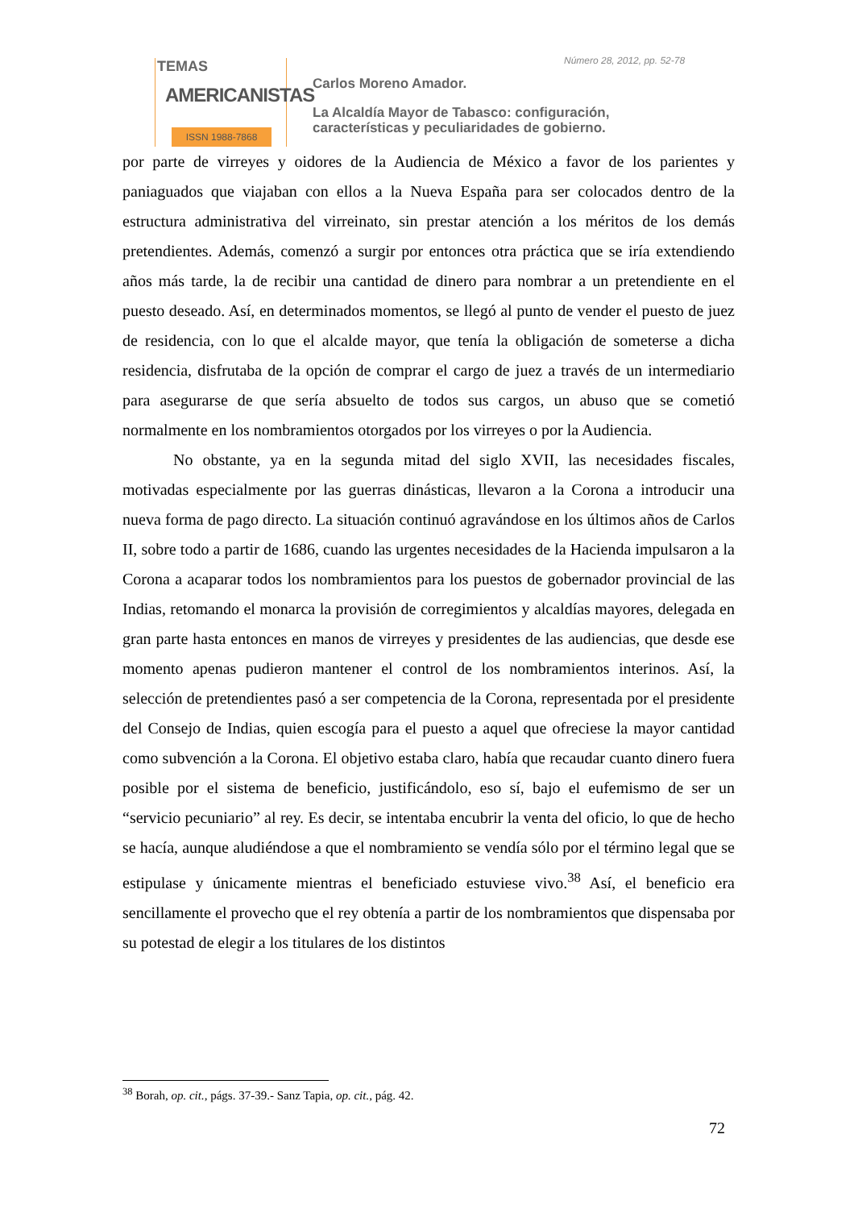TEMAS
AMERICANISTAS
ISSN 1988-7868
Número 28, 2012, pp. 52-78
Carlos Moreno Amador.
La Alcaldía Mayor de Tabasco: configuración,
características y peculiaridades de gobierno.
por parte de virreyes y oidores de la Audiencia de México a favor de los parientes y paniaguados que viajaban con ellos a la Nueva España para ser colocados dentro de la estructura administrativa del virreinato, sin prestar atención a los méritos de los demás pretendientes. Además, comenzó a surgir por entonces otra práctica que se iría extendiendo años más tarde, la de recibir una cantidad de dinero para nombrar a un pretendiente en el puesto deseado. Así, en determinados momentos, se llegó al punto de vender el puesto de juez de residencia, con lo que el alcalde mayor, que tenía la obligación de someterse a dicha residencia, disfrutaba de la opción de comprar el cargo de juez a través de un intermediario para asegurarse de que sería absuelto de todos sus cargos, un abuso que se cometió normalmente en los nombramientos otorgados por los virreyes o por la Audiencia.
No obstante, ya en la segunda mitad del siglo XVII, las necesidades fiscales, motivadas especialmente por las guerras dinásticas, llevaron a la Corona a introducir una nueva forma de pago directo. La situación continuó agravándose en los últimos años de Carlos II, sobre todo a partir de 1686, cuando las urgentes necesidades de la Hacienda impulsaron a la Corona a acaparar todos los nombramientos para los puestos de gobernador provincial de las Indias, retomando el monarca la provisión de corregimientos y alcaldías mayores, delegada en gran parte hasta entonces en manos de virreyes y presidentes de las audiencias, que desde ese momento apenas pudieron mantener el control de los nombramientos interinos. Así, la selección de pretendientes pasó a ser competencia de la Corona, representada por el presidente del Consejo de Indias, quien escogía para el puesto a aquel que ofreciese la mayor cantidad como subvención a la Corona. El objetivo estaba claro, había que recaudar cuanto dinero fuera posible por el sistema de beneficio, justificándolo, eso sí, bajo el eufemismo de ser un “servicio pecuniario” al rey. Es decir, se intentaba encubrir la venta del oficio, lo que de hecho se hacía, aunque aludiéndose a que el nombramiento se vendía sólo por el término legal que se estipulase y únicamente mientras el beneficiado estuviese vivo.<sup>38</sup> Así, el beneficio era sencillamente el provecho que el rey obtenía a partir de los nombramientos que dispensaba por su potestad de elegir a los titulares de los distintos
<sup>38</sup> Borah, op. cit., págs. 37-39.- Sanz Tapia, op. cit., pág. 42.
72